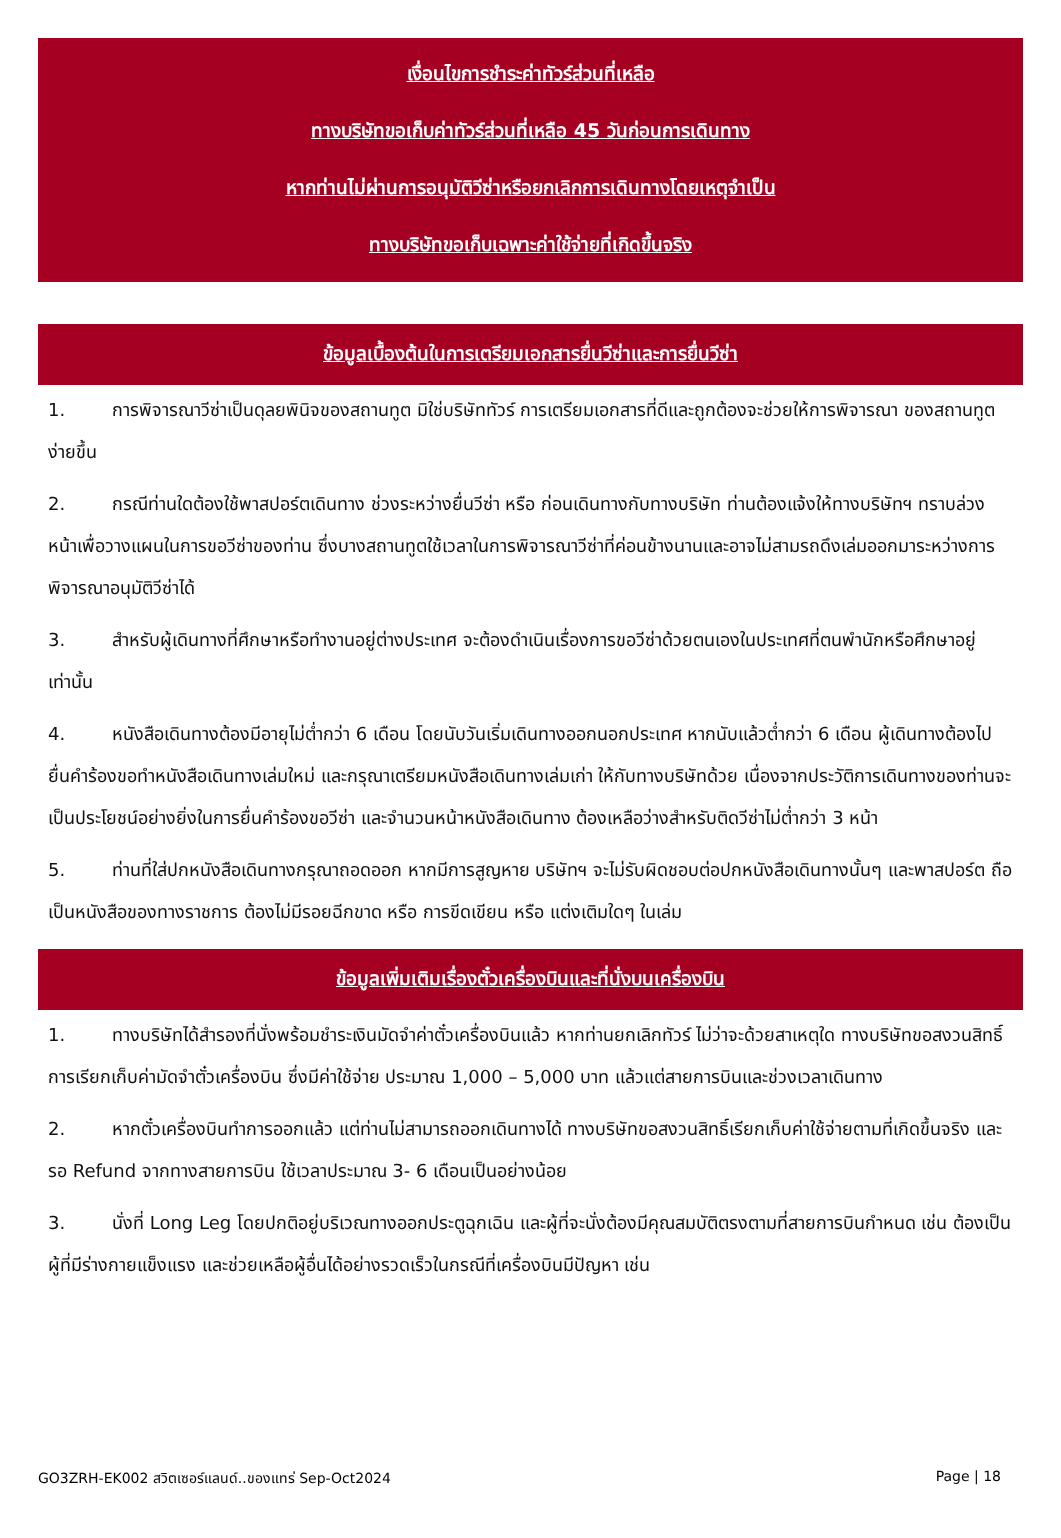เงื่อนไขการชำระค่าทัวร์ส่วนที่เหลือ
ทางบริษัทขอเก็บค่าทัวร์ส่วนที่เหลือ 45 วันก่อนการเดินทาง
หากท่านไม่ผ่านการอนุมัติวีซ่าหรือยกเลิกการเดินทางโดยเหตุจำเป็น
ทางบริษัทขอเก็บเฉพาะค่าใช้จ่ายที่เกิดขึ้นจริง
ข้อมูลเบื้องต้นในการเตรียมเอกสารยื่นวีซ่าและการยื่นวีซ่า
1. การพิจารณาวีซ่าเป็นดุลยพินิจของสถานทูต มิใช่บริษัททัวร์ การเตรียมเอกสารที่ดีและถูกต้องจะช่วยให้การพิจารณา ของสถานทูตง่ายขึ้น
2. กรณีท่านใดต้องใช้พาสปอร์ตเดินทาง ช่วงระหว่างยื่นวีซ่า หรือ ก่อนเดินทางกับทางบริษัท ท่านต้องแจ้งให้ทางบริษัทฯ ทราบล่วงหน้าเพื่อวางแผนในการขอวีซ่าของท่าน ซึ่งบางสถานทูตใช้เวลาในการพิจารณาวีซ่าที่ค่อนข้างนานและอาจไม่สามรถดึงเล่มออกมาระหว่างการพิจารณาอนุมัติวีซ่าได้
3. สำหรับผู้เดินทางที่ศึกษาหรือทำงานอยู่ต่างประเทศ จะต้องดำเนินเรื่องการขอวีซ่าด้วยตนเองในประเทศที่ตนพำนักหรือศึกษาอยู่เท่านั้น
4. หนังสือเดินทางต้องมีอายุไม่ต่ำกว่า 6 เดือน โดยนับวันเริ่มเดินทางออกนอกประเทศ หากนับแล้วต่ำกว่า 6 เดือน ผู้เดินทางต้องไปยื่นคำร้องขอทำหนังสือเดินทางเล่มใหม่ และกรุณาเตรียมหนังสือเดินทางเล่มเก่า ให้กับทางบริษัทด้วย เนื่องจากประวัติการเดินทางของท่านจะเป็นประโยชน์อย่างยิ่งในการยื่นคำร้องขอวีซ่า และจำนวนหน้าหนังสือเดินทาง ต้องเหลือว่างสำหรับติดวีซ่าไม่ต่ำกว่า 3 หน้า
5. ท่านที่ใส่ปกหนังสือเดินทางกรุณาถอดออก หากมีการสูญหาย บริษัทฯ จะไม่รับผิดชอบต่อปกหนังสือเดินทางนั้นๆ และพาสปอร์ต ถือเป็นหนังสือของทางราชการ ต้องไม่มีรอยฉีกขาด หรือ การขีดเขียน หรือ แต่งเติมใดๆ ในเล่ม
ข้อมูลเพิ่มเติมเรื่องตั๋วเครื่องบินและที่นั่งบนเครื่องบิน
1. ทางบริษัทได้สำรองที่นั่งพร้อมชำระเงินมัดจำค่าตั๋วเครื่องบินแล้ว หากท่านยกเลิกทัวร์ ไม่ว่าจะด้วยสาเหตุใด ทางบริษัทขอสงวนสิทธิ์การเรียกเก็บค่ามัดจำตั๋วเครื่องบิน ซึ่งมีค่าใช้จ่าย ประมาณ 1,000 – 5,000 บาท แล้วแต่สายการบินและช่วงเวลาเดินทาง
2. หากตั๋วเครื่องบินทำการออกแล้ว แต่ท่านไม่สามารถออกเดินทางได้ ทางบริษัทขอสงวนสิทธิ์เรียกเก็บค่าใช้จ่ายตามที่เกิดขึ้นจริง และรอ Refund จากทางสายการบิน ใช้เวลาประมาณ 3- 6 เดือนเป็นอย่างน้อย
3. นั่งที่ Long Leg โดยปกติอยู่บริเวณทางออกประตูฉุกเฉิน และผู้ที่จะนั่งต้องมีคุณสมบัติตรงตามที่สายการบินกำหนด เช่น ต้องเป็นผู้ที่มีร่างกายแข็งแรง และช่วยเหลือผู้อื่นได้อย่างรวดเร็วในกรณีที่เครื่องบินมีปัญหา เช่น
GO3ZRH-EK002 สวิตเซอร์แลนด์..ของแทร่ Sep-Oct2024 Page | 18